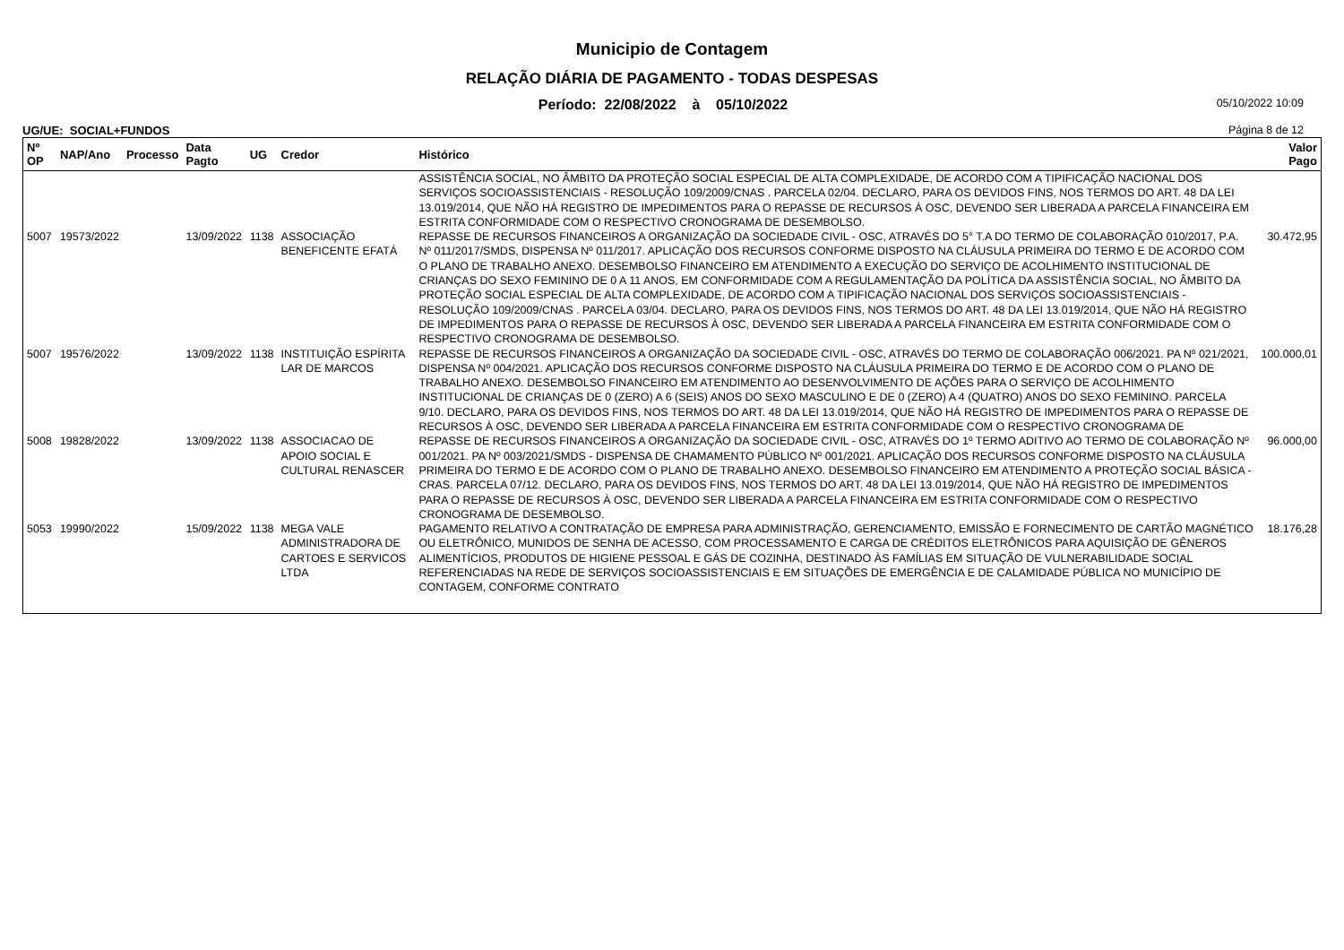Municipio de Contagem
RELAÇÃO DIÁRIA DE PAGAMENTO - TODAS DESPESAS
Período: 22/08/2022 à 05/10/2022
05/10/2022 10:09
UG/UE: SOCIAL+FUNDOS Página 8 de 12
| Nº OP | NAP/Ano | Processo | Data Pagto | UG | Credor | Histórico | Valor Pago |
| --- | --- | --- | --- | --- | --- | --- | --- |
| | | | | | | ASSISTÊNCIA SOCIAL, NO ÂMBITO DA PROTEÇÃO SOCIAL ESPECIAL DE ALTA COMPLEXIDADE, DE ACORDO COM A TIPIFICAÇÃO NACIONAL DOS SERVIÇOS SOCIOASSISTENCIAIS - RESOLUÇÃO 109/2009/CNAS . PARCELA 02/04. DECLARO, PARA OS DEVIDOS FINS, NOS TERMOS DO ART. 48 DA LEI 13.019/2014, QUE NÃO HÁ REGISTRO DE IMPEDIMENTOS PARA O REPASSE DE RECURSOS À OSC, DEVENDO SER LIBERADA A PARCELA FINANCEIRA EM ESTRITA CONFORMIDADE COM O RESPECTIVO CRONOGRAMA DE DESEMBOLSO. | |
| 5007 | 19573/2022 | | 13/09/2022 | 1138 | ASSOCIAÇÃO BENEFICENTE EFATÁ | REPASSE DE RECURSOS FINANCEIROS A ORGANIZAÇÃO DA SOCIEDADE CIVIL - OSC, ATRAVÉS DO 5° T.A DO TERMO DE COLABORAÇÃO 010/2017, P.A. Nº 011/2017/SMDS, DISPENSA Nº 011/2017. APLICAÇÃO DOS RECURSOS CONFORME DISPOSTO NA CLÁUSULA PRIMEIRA DO TERMO E DE ACORDO COM O PLANO DE TRABALHO ANEXO. DESEMBOLSO FINANCEIRO EM ATENDIMENTO A EXECUÇÃO DO SERVIÇO DE ACOLHIMENTO INSTITUCIONAL DE CRIANÇAS DO SEXO FEMININO DE 0 A 11 ANOS, EM CONFORMIDADE COM A REGULAMENTAÇÃO DA POLÍTICA DA ASSISTÊNCIA SOCIAL, NO ÂMBITO DA PROTEÇÃO SOCIAL ESPECIAL DE ALTA COMPLEXIDADE, DE ACORDO COM A TIPIFICAÇÃO NACIONAL DOS SERVIÇOS SOCIOASSISTENCIAIS - RESOLUÇÃO 109/2009/CNAS . PARCELA 03/04. DECLARO, PARA OS DEVIDOS FINS, NOS TERMOS DO ART. 48 DA LEI 13.019/2014, QUE NÃO HÁ REGISTRO DE IMPEDIMENTOS PARA O REPASSE DE RECURSOS À OSC, DEVENDO SER LIBERADA A PARCELA FINANCEIRA EM ESTRITA CONFORMIDADE COM O RESPECTIVO CRONOGRAMA DE DESEMBOLSO. | 30.472,95 |
| 5007 | 19576/2022 | | 13/09/2022 | 1138 | INSTITUIÇÃO ESPÍRITA LAR DE MARCOS | REPASSE DE RECURSOS FINANCEIROS A ORGANIZAÇÃO DA SOCIEDADE CIVIL - OSC, ATRAVÉS DO TERMO DE COLABORAÇÃO 006/2021. PA Nº 021/2021, DISPENSA Nº 004/2021. APLICAÇÃO DOS RECURSOS CONFORME DISPOSTO NA CLÁUSULA PRIMEIRA DO TERMO E DE ACORDO COM O PLANO DE TRABALHO ANEXO. DESEMBOLSO FINANCEIRO EM ATENDIMENTO AO DESENVOLVIMENTO DE AÇÕES PARA O SERVIÇO DE ACOLHIMENTO INSTITUCIONAL DE CRIANÇAS DE 0 (ZERO) A 6 (SEIS) ANOS DO SEXO MASCULINO E DE 0 (ZERO) A 4 (QUATRO) ANOS DO SEXO FEMININO. PARCELA 9/10. DECLARO, PARA OS DEVIDOS FINS, NOS TERMOS DO ART. 48 DA LEI 13.019/2014, QUE NÃO HÁ REGISTRO DE IMPEDIMENTOS PARA O REPASSE DE RECURSOS À OSC, DEVENDO SER LIBERADA A PARCELA FINANCEIRA EM ESTRITA CONFORMIDADE COM O RESPECTIVO CRONOGRAMA DE | 100.000,01 |
| 5008 | 19828/2022 | | 13/09/2022 | 1138 | ASSOCIACAO DE APOIO SOCIAL E CULTURAL RENASCER | REPASSE DE RECURSOS FINANCEIROS A ORGANIZAÇÃO DA SOCIEDADE CIVIL - OSC, ATRAVÉS DO 1º TERMO ADITIVO AO TERMO DE COLABORAÇÃO Nº 001/2021. PA Nº 003/2021/SMDS - DISPENSA DE CHAMAMENTO PÚBLICO Nº 001/2021. APLICAÇÃO DOS RECURSOS CONFORME DISPOSTO NA CLÁUSULA PRIMEIRA DO TERMO E DE ACORDO COM O PLANO DE TRABALHO ANEXO. DESEMBOLSO FINANCEIRO EM ATENDIMENTO A PROTEÇÃO SOCIAL BÁSICA - CRAS. PARCELA 07/12. DECLARO, PARA OS DEVIDOS FINS, NOS TERMOS DO ART. 48 DA LEI 13.019/2014, QUE NÃO HÁ REGISTRO DE IMPEDIMENTOS PARA O REPASSE DE RECURSOS À OSC, DEVENDO SER LIBERADA A PARCELA FINANCEIRA EM ESTRITA CONFORMIDADE COM O RESPECTIVO CRONOGRAMA DE DESEMBOLSO. | 96.000,00 |
| 5053 | 19990/2022 | | 15/09/2022 | 1138 | MEGA VALE ADMINISTRADORA DE CARTOES E SERVICOS LTDA | PAGAMENTO RELATIVO A CONTRATAÇÃO DE EMPRESA PARA ADMINISTRAÇÃO, GERENCIAMENTO, EMISSÃO E FORNECIMENTO DE CARTÃO MAGNÉTICO OU ELETRÔNICO, MUNIDOS DE SENHA DE ACESSO, COM PROCESSAMENTO E CARGA DE CRÉDITOS ELETRÔNICOS PARA AQUISIÇÃO DE GÊNEROS ALIMENTÍCIOS, PRODUTOS DE HIGIENE PESSOAL E GÁS DE COZINHA, DESTINADO ÀS FAMÍLIAS EM SITUAÇÃO DE VULNERABILIDADE SOCIAL REFERENCIADAS NA REDE DE SERVIÇOS SOCIOASSISTENCIAIS E EM SITUAÇÕES DE EMERGÊNCIA E DE CALAMIDADE PÚBLICA NO MUNICÍPIO DE CONTAGEM, CONFORME CONTRATO | 18.176,28 |